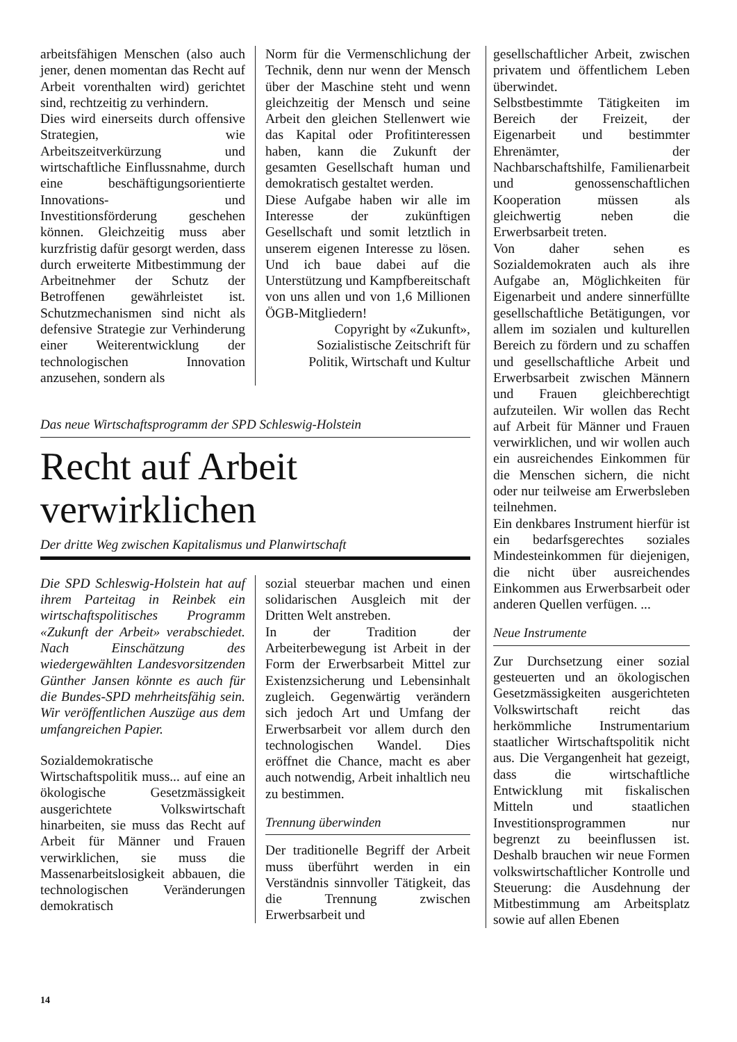arbeitsfähigen Menschen (also auch jener, denen momentan das Recht auf Arbeit vorenthalten wird) gerichtet sind, rechtzeitig zu verhindern.
Dies wird einerseits durch offensive Strategien, wie Arbeitszeitverkürzung und wirtschaftliche Einflussnahme, durch eine beschäftigungsorientierte Innovations- und Investitionsförderung geschehen können. Gleichzeitig muss aber kurzfristig dafür gesorgt werden, dass durch erweiterte Mitbestimmung der Arbeitnehmer der Schutz der Betroffenen gewährleistet ist. Schutzmechanismen sind nicht als defensive Strategie zur Verhinderung einer Weiterentwicklung der technologischen Innovation anzusehen, sondern als
Norm für die Vermenschlichung der Technik, denn nur wenn der Mensch über der Maschine steht und wenn gleichzeitig der Mensch und seine Arbeit den gleichen Stellenwert wie das Kapital oder Profitinteressen haben, kann die Zukunft der gesamten Gesellschaft human und demokratisch gestaltet werden.
Diese Aufgabe haben wir alle im Interesse der zukünftigen Gesellschaft und somit letztlich in unserem eigenen Interesse zu lösen. Und ich baue dabei auf die Unterstützung und Kampfbereitschaft von uns allen und von 1,6 Millionen ÖGB-Mitgliedern!
Copyright by «Zukunft»,
Sozialistische Zeitschrift für
Politik, Wirtschaft und Kultur
Das neue Wirtschaftsprogramm der SPD Schleswig-Holstein
Recht auf Arbeit verwirklichen
Der dritte Weg zwischen Kapitalismus und Planwirtschaft
Die SPD Schleswig-Holstein hat auf ihrem Parteitag in Reinbek ein wirtschaftspolitisches Programm «Zukunft der Arbeit» verabschiedet. Nach Einschätzung des wiedergewählten Landesvorsitzenden Günther Jansen könnte es auch für die Bundes-SPD mehrheitsfähig sein. Wir veröffentlichen Auszüge aus dem umfangreichen Papier.
Sozialdemokratische Wirtschaftspolitik muss... auf eine an ökologische Gesetzmässigkeit ausgerichtete Volkswirtschaft hinarbeiten, sie muss das Recht auf Arbeit für Männer und Frauen verwirklichen, sie muss die Massenarbeitslosigkeit abbauen, die technologischen Veränderungen demokratisch
sozial steuerbar machen und einen solidarischen Ausgleich mit der Dritten Welt anstreben.
In der Tradition der Arbeiterbewegung ist Arbeit in der Form der Erwerbsarbeit Mittel zur Existenzsicherung und Lebensinhalt zugleich. Gegenwärtig verändern sich jedoch Art und Umfang der Erwerbsarbeit vor allem durch den technologischen Wandel. Dies eröffnet die Chance, macht es aber auch notwendig, Arbeit inhaltlich neu zu bestimmen.
Trennung überwinden
Der traditionelle Begriff der Arbeit muss überführt werden in ein Verständnis sinnvoller Tätigkeit, das die Trennung zwischen Erwerbsarbeit und
gesellschaftlicher Arbeit, zwischen privatem und öffentlichem Leben überwindet.
Selbstbestimmte Tätigkeiten im Bereich der Freizeit, der Eigenarbeit und bestimmter Ehrenämter, der Nachbarschaftshilfe, Familienarbeit und genossenschaftlichen Kooperation müssen als gleichwertig neben die Erwerbsarbeit treten.
Von daher sehen es Sozialdemokraten auch als ihre Aufgabe an, Möglichkeiten für Eigenarbeit und andere sinnerfüllte gesellschaftliche Betätigungen, vor allem im sozialen und kulturellen Bereich zu fördern und zu schaffen und gesellschaftliche Arbeit und Erwerbsarbeit zwischen Männern und Frauen gleichberechtigt aufzuteilen. Wir wollen das Recht auf Arbeit für Männer und Frauen verwirklichen, und wir wollen auch ein ausreichendes Einkommen für die Menschen sichern, die nicht oder nur teilweise am Erwerbsleben teilnehmen.
Ein denkbares Instrument hierfür ist ein bedarfsgerechtes soziales Mindesteinkommen für diejenigen, die nicht über ausreichendes Einkommen aus Erwerbsarbeit oder anderen Quellen verfügen. ...
Neue Instrumente
Zur Durchsetzung einer sozial gesteuerten und an ökologischen Gesetzmässigkeiten ausgerichteten Volkswirtschaft reicht das herkömmliche Instrumentarium staatlicher Wirtschaftspolitik nicht aus. Die Vergangenheit hat gezeigt, dass die wirtschaftliche Entwicklung mit fiskalischen Mitteln und staatlichen Investitionsprogrammen nur begrenzt zu beeinflussen ist. Deshalb brauchen wir neue Formen volkswirtschaftlicher Kontrolle und Steuerung: die Ausdehnung der Mitbestimmung am Arbeitsplatz sowie auf allen Ebenen
14